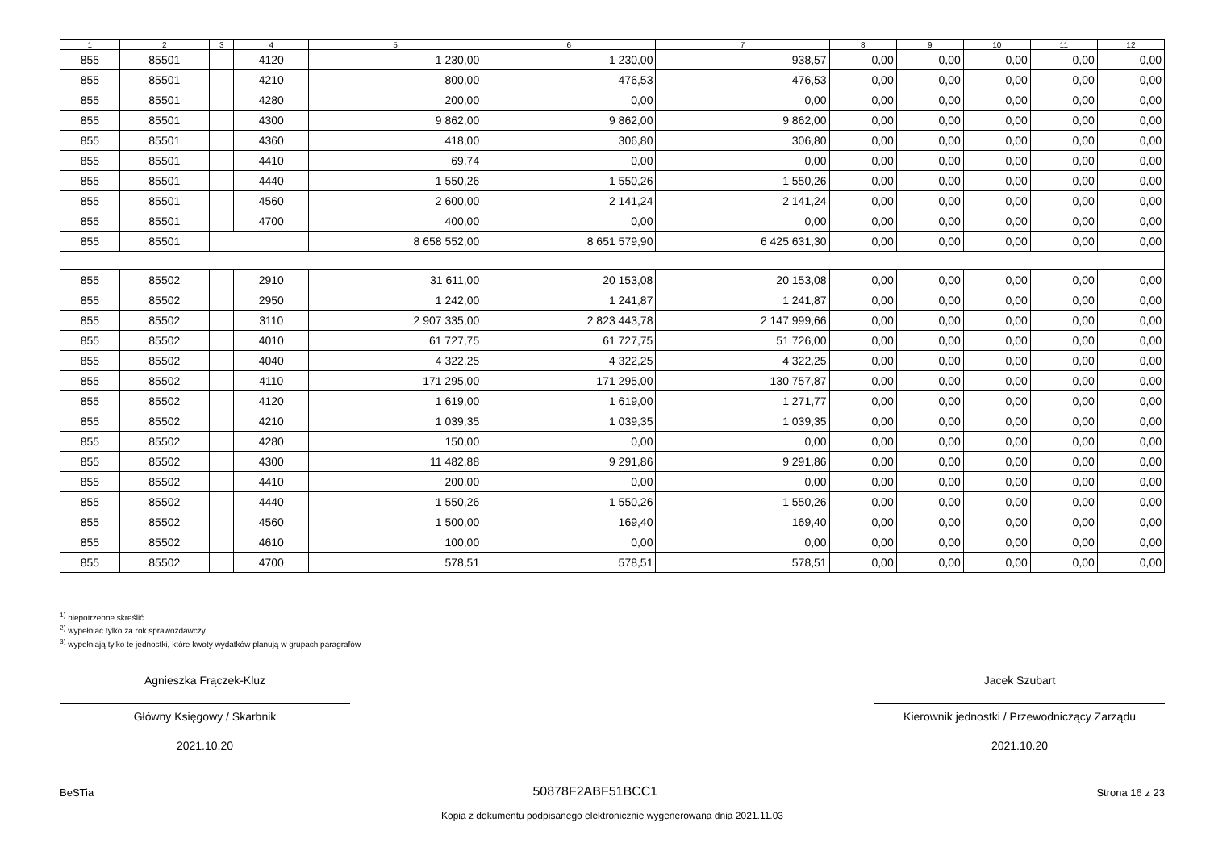| 1 | 2 | 3 | 4 | 5 | 6 | 7 | 8 | 9 | 10 | 11 | 12 |
| --- | --- | --- | --- | --- | --- | --- | --- | --- | --- | --- | --- |
| 855 | 85501 | | 4120 | 1 230,00 | 1 230,00 | 938,57 | 0,00 | 0,00 | 0,00 | 0,00 | 0,00 |
| 855 | 85501 | | 4210 | 800,00 | 476,53 | 476,53 | 0,00 | 0,00 | 0,00 | 0,00 | 0,00 |
| 855 | 85501 | | 4280 | 200,00 | 0,00 | 0,00 | 0,00 | 0,00 | 0,00 | 0,00 | 0,00 |
| 855 | 85501 | | 4300 | 9 862,00 | 9 862,00 | 9 862,00 | 0,00 | 0,00 | 0,00 | 0,00 | 0,00 |
| 855 | 85501 | | 4360 | 418,00 | 306,80 | 306,80 | 0,00 | 0,00 | 0,00 | 0,00 | 0,00 |
| 855 | 85501 | | 4410 | 69,74 | 0,00 | 0,00 | 0,00 | 0,00 | 0,00 | 0,00 | 0,00 |
| 855 | 85501 | | 4440 | 1 550,26 | 1 550,26 | 1 550,26 | 0,00 | 0,00 | 0,00 | 0,00 | 0,00 |
| 855 | 85501 | | 4560 | 2 600,00 | 2 141,24 | 2 141,24 | 0,00 | 0,00 | 0,00 | 0,00 | 0,00 |
| 855 | 85501 | | 4700 | 400,00 | 0,00 | 0,00 | 0,00 | 0,00 | 0,00 | 0,00 | 0,00 |
| 855 | 85501 | | | 8 658 552,00 | 8 651 579,90 | 6 425 631,30 | 0,00 | 0,00 | 0,00 | 0,00 | 0,00 |
| 855 | 85502 | | 2910 | 31 611,00 | 20 153,08 | 20 153,08 | 0,00 | 0,00 | 0,00 | 0,00 | 0,00 |
| 855 | 85502 | | 2950 | 1 242,00 | 1 241,87 | 1 241,87 | 0,00 | 0,00 | 0,00 | 0,00 | 0,00 |
| 855 | 85502 | | 3110 | 2 907 335,00 | 2 823 443,78 | 2 147 999,66 | 0,00 | 0,00 | 0,00 | 0,00 | 0,00 |
| 855 | 85502 | | 4010 | 61 727,75 | 61 727,75 | 51 726,00 | 0,00 | 0,00 | 0,00 | 0,00 | 0,00 |
| 855 | 85502 | | 4040 | 4 322,25 | 4 322,25 | 4 322,25 | 0,00 | 0,00 | 0,00 | 0,00 | 0,00 |
| 855 | 85502 | | 4110 | 171 295,00 | 171 295,00 | 130 757,87 | 0,00 | 0,00 | 0,00 | 0,00 | 0,00 |
| 855 | 85502 | | 4120 | 1 619,00 | 1 619,00 | 1 271,77 | 0,00 | 0,00 | 0,00 | 0,00 | 0,00 |
| 855 | 85502 | | 4210 | 1 039,35 | 1 039,35 | 1 039,35 | 0,00 | 0,00 | 0,00 | 0,00 | 0,00 |
| 855 | 85502 | | 4280 | 150,00 | 0,00 | 0,00 | 0,00 | 0,00 | 0,00 | 0,00 | 0,00 |
| 855 | 85502 | | 4300 | 11 482,88 | 9 291,86 | 9 291,86 | 0,00 | 0,00 | 0,00 | 0,00 | 0,00 |
| 855 | 85502 | | 4410 | 200,00 | 0,00 | 0,00 | 0,00 | 0,00 | 0,00 | 0,00 | 0,00 |
| 855 | 85502 | | 4440 | 1 550,26 | 1 550,26 | 1 550,26 | 0,00 | 0,00 | 0,00 | 0,00 | 0,00 |
| 855 | 85502 | | 4560 | 1 500,00 | 169,40 | 169,40 | 0,00 | 0,00 | 0,00 | 0,00 | 0,00 |
| 855 | 85502 | | 4610 | 100,00 | 0,00 | 0,00 | 0,00 | 0,00 | 0,00 | 0,00 | 0,00 |
| 855 | 85502 | | 4700 | 578,51 | 578,51 | 578,51 | 0,00 | 0,00 | 0,00 | 0,00 | 0,00 |
<sup>1)</sup> niepotrzebne skreślić
<sup>2)</sup> wypełniać tylko za rok sprawozdawczy
<sup>3)</sup> wypełniają tylko te jednostki, które kwoty wydatków planują w grupach paragrafów
Agnieszka Frączek-Kluz
Główny Księgowy / Skarbnik
2021.10.20
Jacek Szubart
Kierownik jednostki / Przewodniczący Zarządu
2021.10.20
BeSTia 50878F2ABF51BCC1 Strona 16 z 23
Kopia z dokumentu podpisanego elektronicznie wygenerowana dnia 2021.11.03